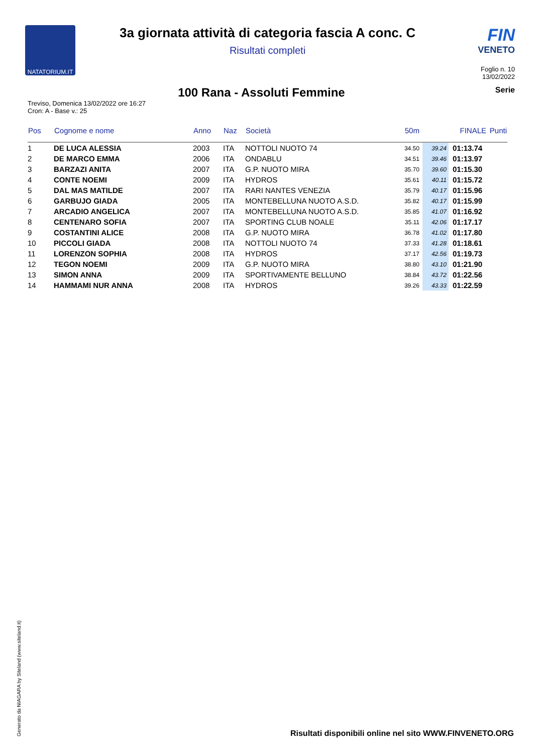NATATORIUM.IT
3a giornata attività di categoria fascia A conc. C
Risultati completi
FIN
VENETO
Foglio n. 10
13/02/2022
100 Rana - Assoluti Femmine
Serie
Treviso, Domenica 13/02/2022 ore 16:27
Cron: A - Base v.: 25
| Pos | Cognome e nome | Anno | Naz | Società | 50m | | FINALE | Punti |
| --- | --- | --- | --- | --- | --- | --- | --- | --- |
| 1 | DE LUCA ALESSIA | 2003 | ITA | NOTTOLI NUOTO 74 | 34.50 | 39.24 | 01:13.74 | |
| 2 | DE MARCO EMMA | 2006 | ITA | ONDABLU | 34.51 | 39.46 | 01:13.97 | |
| 3 | BARZAZI ANITA | 2007 | ITA | G.P. NUOTO MIRA | 35.70 | 39.60 | 01:15.30 | |
| 4 | CONTE NOEMI | 2009 | ITA | HYDROS | 35.61 | 40.11 | 01:15.72 | |
| 5 | DAL MAS MATILDE | 2007 | ITA | RARI NANTES VENEZIA | 35.79 | 40.17 | 01:15.96 | |
| 6 | GARBUJO GIADA | 2005 | ITA | MONTEBELLUNA NUOTO A.S.D. | 35.82 | 40.17 | 01:15.99 | |
| 7 | ARCADIO ANGELICA | 2007 | ITA | MONTEBELLUNA NUOTO A.S.D. | 35.85 | 41.07 | 01:16.92 | |
| 8 | CENTENARO SOFIA | 2007 | ITA | SPORTING CLUB NOALE | 35.11 | 42.06 | 01:17.17 | |
| 9 | COSTANTINI ALICE | 2008 | ITA | G.P. NUOTO MIRA | 36.78 | 41.02 | 01:17.80 | |
| 10 | PICCOLI GIADA | 2008 | ITA | NOTTOLI NUOTO 74 | 37.33 | 41.28 | 01:18.61 | |
| 11 | LORENZON SOPHIA | 2008 | ITA | HYDROS | 37.17 | 42.56 | 01:19.73 | |
| 12 | TEGON NOEMI | 2009 | ITA | G.P. NUOTO MIRA | 38.80 | 43.10 | 01:21.90 | |
| 13 | SIMON ANNA | 2009 | ITA | SPORTIVAMENTE BELLUNO | 38.84 | 43.72 | 01:22.56 | |
| 14 | HAMMAMI NUR ANNA | 2008 | ITA | HYDROS | 39.26 | 43.33 | 01:22.59 | |
Generato da NIAGARA by Siteland (www.siteland.it)
Risultati disponibili online nel sito WWW.FINVENETO.ORG